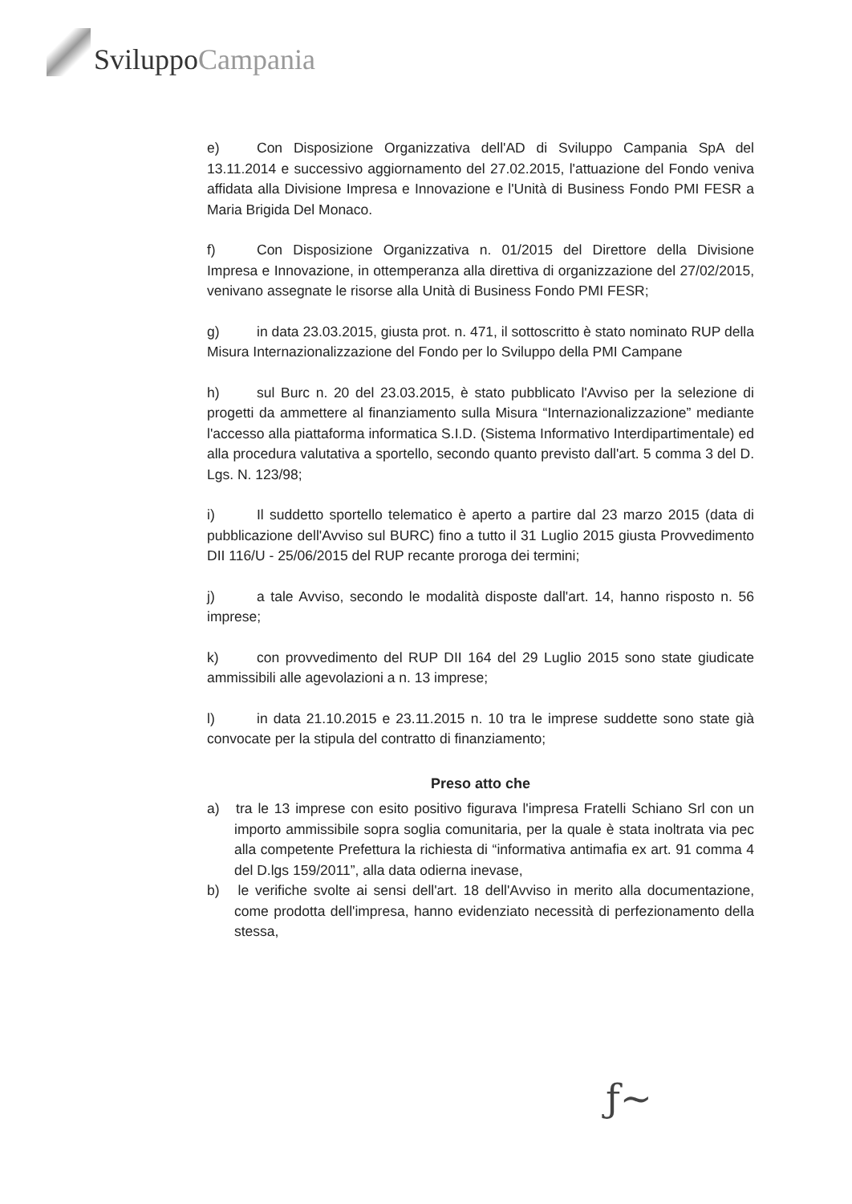SviluppoCampania
e) Con Disposizione Organizzativa dell'AD di Sviluppo Campania SpA del 13.11.2014 e successivo aggiornamento del 27.02.2015, l'attuazione del Fondo veniva affidata alla Divisione Impresa e Innovazione e l'Unità di Business Fondo PMI FESR a Maria Brigida Del Monaco.
f) Con Disposizione Organizzativa n. 01/2015 del Direttore della Divisione Impresa e Innovazione, in ottemperanza alla direttiva di organizzazione del 27/02/2015, venivano assegnate le risorse alla Unità di Business Fondo PMI FESR;
g) in data 23.03.2015, giusta prot. n. 471, il sottoscritto è stato nominato RUP della Misura Internazionalizzazione del Fondo per lo Sviluppo della PMI Campane
h) sul Burc n. 20 del 23.03.2015, è stato pubblicato l'Avviso per la selezione di progetti da ammettere al finanziamento sulla Misura “Internazionalizzazione” mediante l'accesso alla piattaforma informatica S.I.D. (Sistema Informativo Interdipartimentale) ed alla procedura valutativa a sportello, secondo quanto previsto dall'art. 5 comma 3 del D. Lgs. N. 123/98;
i) Il suddetto sportello telematico è aperto a partire dal 23 marzo 2015 (data di pubblicazione dell'Avviso sul BURC) fino a tutto il 31 Luglio 2015 giusta Provvedimento DII 116/U - 25/06/2015 del RUP recante proroga dei termini;
j) a tale Avviso, secondo le modalità disposte dall'art. 14, hanno risposto n. 56 imprese;
k) con provvedimento del RUP DII 164 del 29 Luglio 2015 sono state giudicate ammissibili alle agevolazioni a n. 13 imprese;
l) in data 21.10.2015 e 23.11.2015 n. 10 tra le imprese suddette sono state già convocate per la stipula del contratto di finanziamento;
Preso atto che
a) tra le 13 imprese con esito positivo figurava l'impresa Fratelli Schiano Srl con un importo ammissibile sopra soglia comunitaria, per la quale è stata inoltrata via pec alla competente Prefettura la richiesta di “informativa antimafia ex art. 91 comma 4 del D.lgs 159/2011”, alla data odierna inevase,
b) le verifiche svolte ai sensi dell'art. 18 dell'Avviso in merito alla documentazione, come prodotta dell'impresa, hanno evidenziato necessità di perfezionamento della stessa,
ƒ~